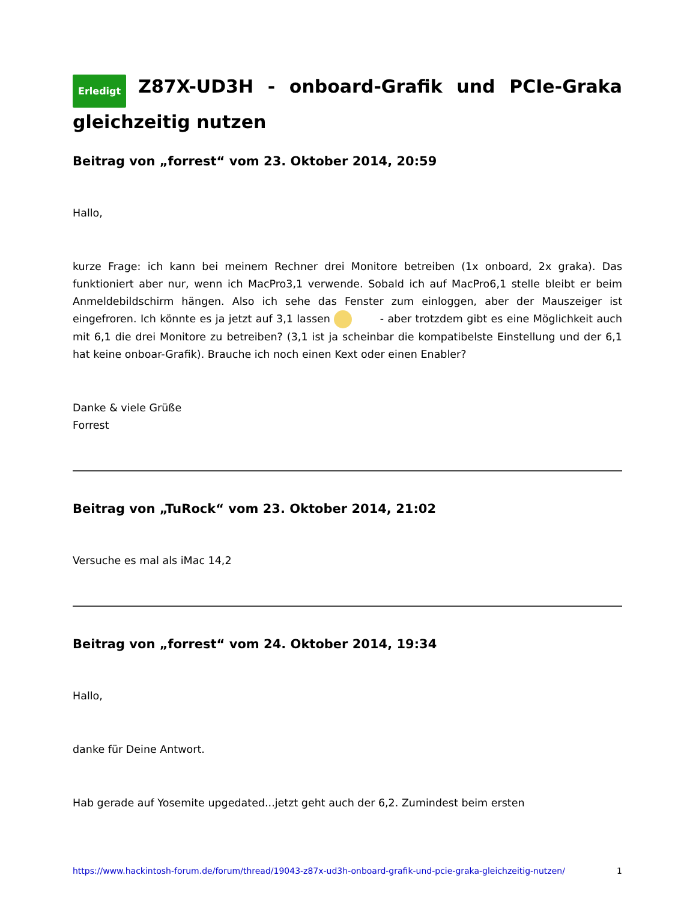Erledigt Z87X-UD3H - onboard-Grafik und PCIe-Graka gleichzeitig nutzen
Beitrag von „forrest“ vom 23. Oktober 2014, 20:59
Hallo,
kurze Frage: ich kann bei meinem Rechner drei Monitore betreiben (1x onboard, 2x graka). Das funktioniert aber nur, wenn ich MacPro3,1 verwende. Sobald ich auf MacPro6,1 stelle bleibt er beim Anmeldebildschirm hängen. Also ich sehe das Fenster zum einloggen, aber der Mauszeiger ist eingefroren. Ich könnte es ja jetzt auf 3,1 lassen - aber trotzdem gibt es eine Möglichkeit auch mit 6,1 die drei Monitore zu betreiben? (3,1 ist ja scheinbar die kompatibelste Einstellung und der 6,1 hat keine onboar-Grafik). Brauche ich noch einen Kext oder einen Enabler?
Danke & viele Grüße
Forrest
Beitrag von „TuRock“ vom 23. Oktober 2014, 21:02
Versuche es mal als iMac 14,2
Beitrag von „forrest“ vom 24. Oktober 2014, 19:34
Hallo,
danke für Deine Antwort.
Hab gerade auf Yosemite upgedated...jetzt geht auch der 6,2. Zumindest beim ersten
https://www.hackintosh-forum.de/forum/thread/19043-z87x-ud3h-onboard-grafik-und-pcie-graka-gleichzeitig-nutzen/ 1